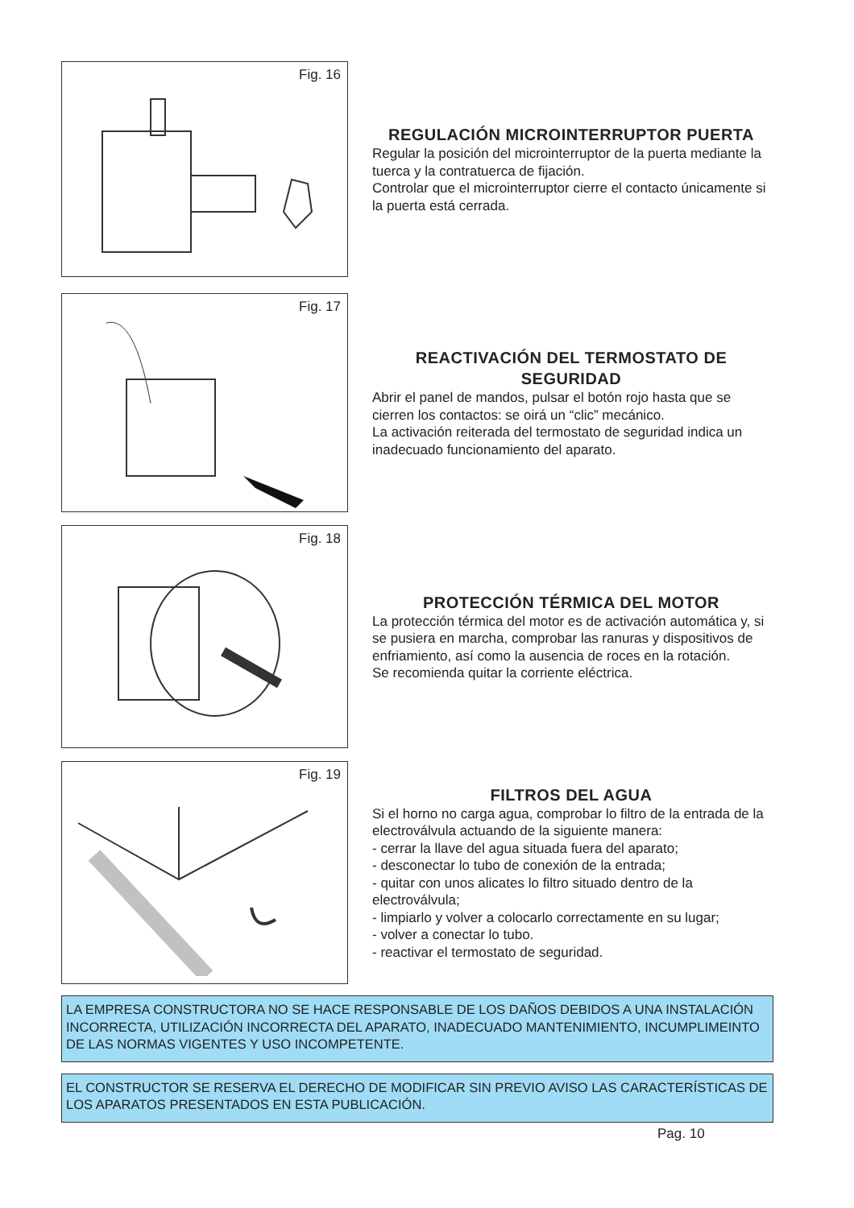Fig. 16
REGULACIÓN MICROINTERRUPTOR PUERTA
Regular la posición del microinterruptor de la puerta mediante la tuerca y la contratuerca de fijación.
Controlar que el microinterruptor cierre el contacto únicamente si la puerta está cerrada.
Fig. 17
REACTIVACIÓN DEL TERMOSTATO DE SEGURIDAD
Abrir el panel de mandos, pulsar el botón rojo hasta que se cierren los contactos: se oirá un “clic” mecánico.
La activación reiterada del termostato de seguridad indica un inadecuado funcionamiento del aparato.
Fig. 18
PROTECCIÓN TÉRMICA DEL MOTOR
La protección térmica del motor es de activación automática y, si se pusiera en marcha, comprobar las ranuras y dispositivos de enfriamiento, así como la ausencia de roces en la rotación.
Se recomienda quitar la corriente eléctrica.
Fig. 19
FILTROS DEL AGUA
Si el horno no carga agua, comprobar lo filtro de la entrada de la electroválvula actuando de la siguiente manera:
- cerrar la llave del agua situada fuera del aparato;
- desconectar lo tubo de conexión de la entrada;
- quitar con unos alicates lo filtro situado dentro de la electroválvula;
- limpiarlo y volver a colocarlo correctamente en su lugar;
- volver a conectar lo tubo.
- reactivar el termostato de seguridad.
LA EMPRESA CONSTRUCTORA NO SE HACE RESPONSABLE DE LOS DAÑOS DEBIDOS A UNA INSTALACIÓN INCORRECTA, UTILIZACIÓN INCORRECTA DEL APARATO, INADECUADO MANTENIMIENTO, INCUMPLIMEINTO DE LAS NORMAS VIGENTES Y USO INCOMPETENTE.
EL CONSTRUCTOR SE RESERVA EL DERECHO DE MODIFICAR SIN PREVIO AVISO LAS CARACTERÍSTICAS DE LOS APARATOS PRESENTADOS EN ESTA PUBLICACIÓN.
Pag. 10